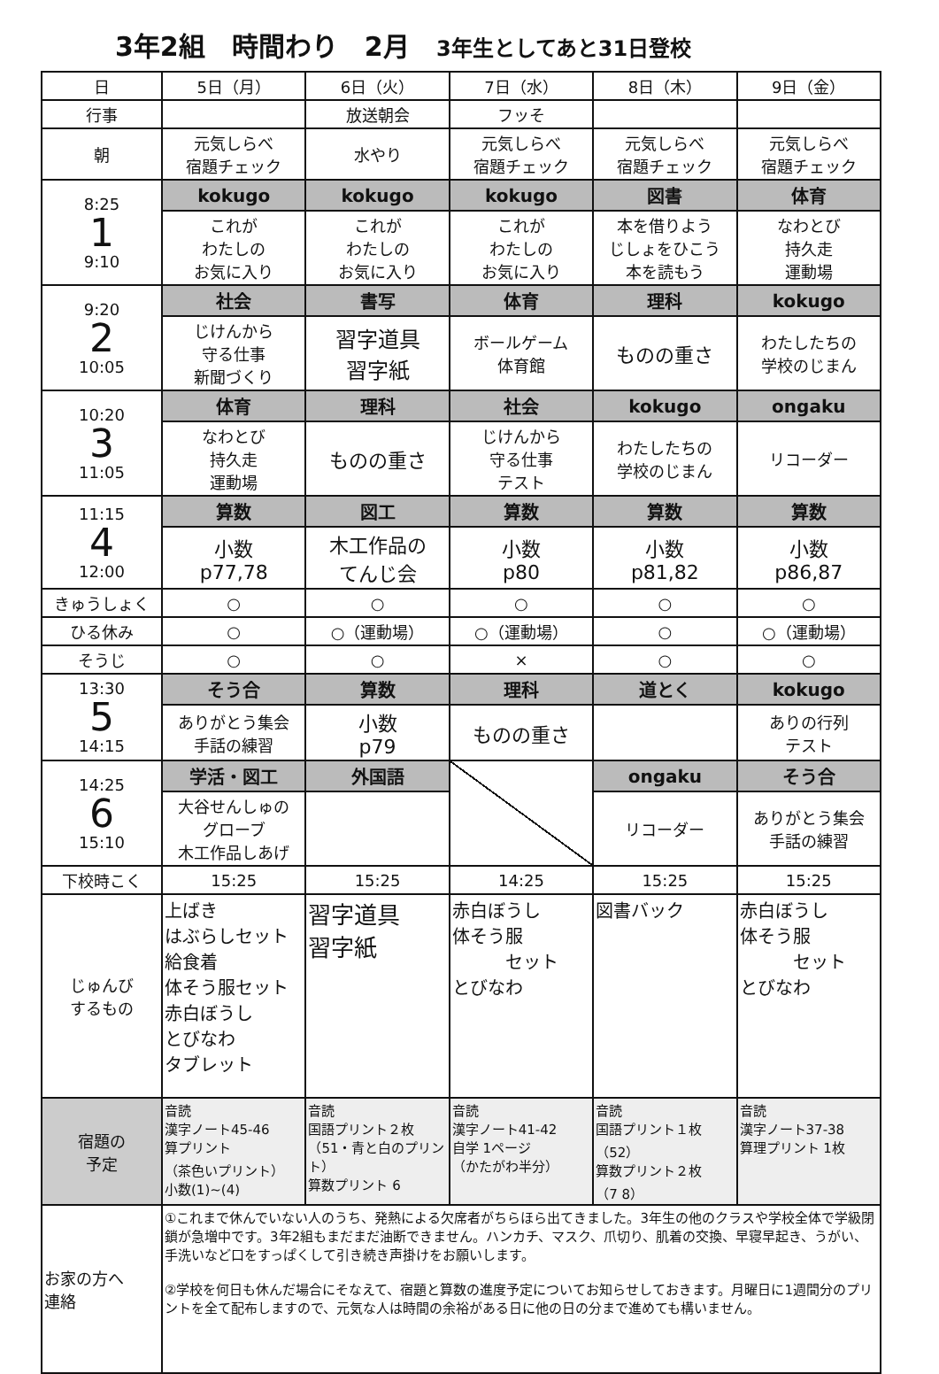3年2組　時間わり　2月 3年生としてあと31日登校
| 日 | 5日（月） | 6日（火） | 7日（水） | 8日（木） | 9日（金） |
| 行事 | | 放送朝会 | フッそ | | |
| 朝 | 元気しらべ 宿題チェック | 水やり | 元気しらべ 宿題チェック | 元気しらべ 宿題チェック | 元気しらべ 宿題チェック |
| 8:25 1 9:10 | kokugo | kokugo | kokugo | 図書 | 体育 |
| | これが わたしの お気に入り | これが わたしの お気に入り | これが わたしの お気に入り | 本を借りよう じしょをひこう 本を読もう | なわとび 持久走 運動場 |
| 9:20 2 10:05 | 社会 | 書写 | 体育 | 理科 | kokugo |
| | じけんから 守る仕事 新聞づくり | 習字道具 習字紙 | ボールゲーム 体育館 | ものの重さ | わたしたちの 学校のじまん |
| 10:20 3 11:05 | 体育 | 理科 | 社会 | kokugo | ongaku |
| | なわとび 持久走 運動場 | ものの重さ | じけんから 守る仕事 テスト | わたしたちの 学校のじまん | リコーダー |
| 11:15 4 12:00 | 算数 | 図工 | 算数 | 算数 | 算数 |
| | 小数 p77,78 | 木工作品の てんじ会 | 小数 p80 | 小数 p81,82 | 小数 p86,87 |
| きゅうしょく | ○ | ○ | ○ | ○ | ○ |
| ひる休み | ○ | ○（運動場） | ○（運動場） | ○ | ○（運動場） |
| そうじ | ○ | ○ | × | ○ | ○ |
| 13:30 5 14:15 | そう合 | 算数 | 理科 | 道とく | kokugo |
| | ありがとう集会 手話の練習 | 小数 p79 | ものの重さ | | ありの行列 テスト |
| 14:25 6 15:10 | 学活・図工 | 外国語 | | ongaku | そう合 |
| | 大谷せんしゅの グローブ 木工作品しあげ | | | リコーダー | ありがとう集会 手話の練習 |
| 下校時こく | 15:25 | 15:25 | 14:25 | 15:25 | 15:25 |
| じゅんび するもの | 上ばき はぶらしセット 給食着 体そう服セット 赤白ぼうし とびなわ タブレット | 習字道具 習字紙 | 赤白ぼうし 体そう服 セット とびなわ | 図書バック | 赤白ぼうし 体そう服 セット とびなわ |
| 宿題の 予定 | 音読 漢字ノート45-46 算プリント （茶色いプリント） 小数(1)~(4) | 音読 国語プリント２枚 （51・青と白のプリント） 算数プリント 6 | 音読 漢字ノート41-42 自学 1ページ （かたがわ半分） | 音読 国語プリント１枚 （52） 算数プリント２枚 （7 8） | 音読 漢字ノート37-38 算理プリント 1枚 |
| お家の方へ 連絡 | ①これまで休んでいない人のうち、発熱による欠席者がちらほら出てきました。3年生の他のクラスや学校全体で学級閉鎖が急増中です。3年2組もまだまだ油断できません。ハンカチ、マスク、爪切り、肌着の交換、早寝早起き、うがい、手洗いなど口をすっぱくして引き続き声掛けをお願いします。 ②学校を何日も休んだ場合にそなえて、宿題と算数の進度予定についてお知らせしておきます。月曜日に1週間分のプリントを全て配布しますので、元気な人は時間の余裕がある日に他の日の分まで進めても構いません。 | | | | |